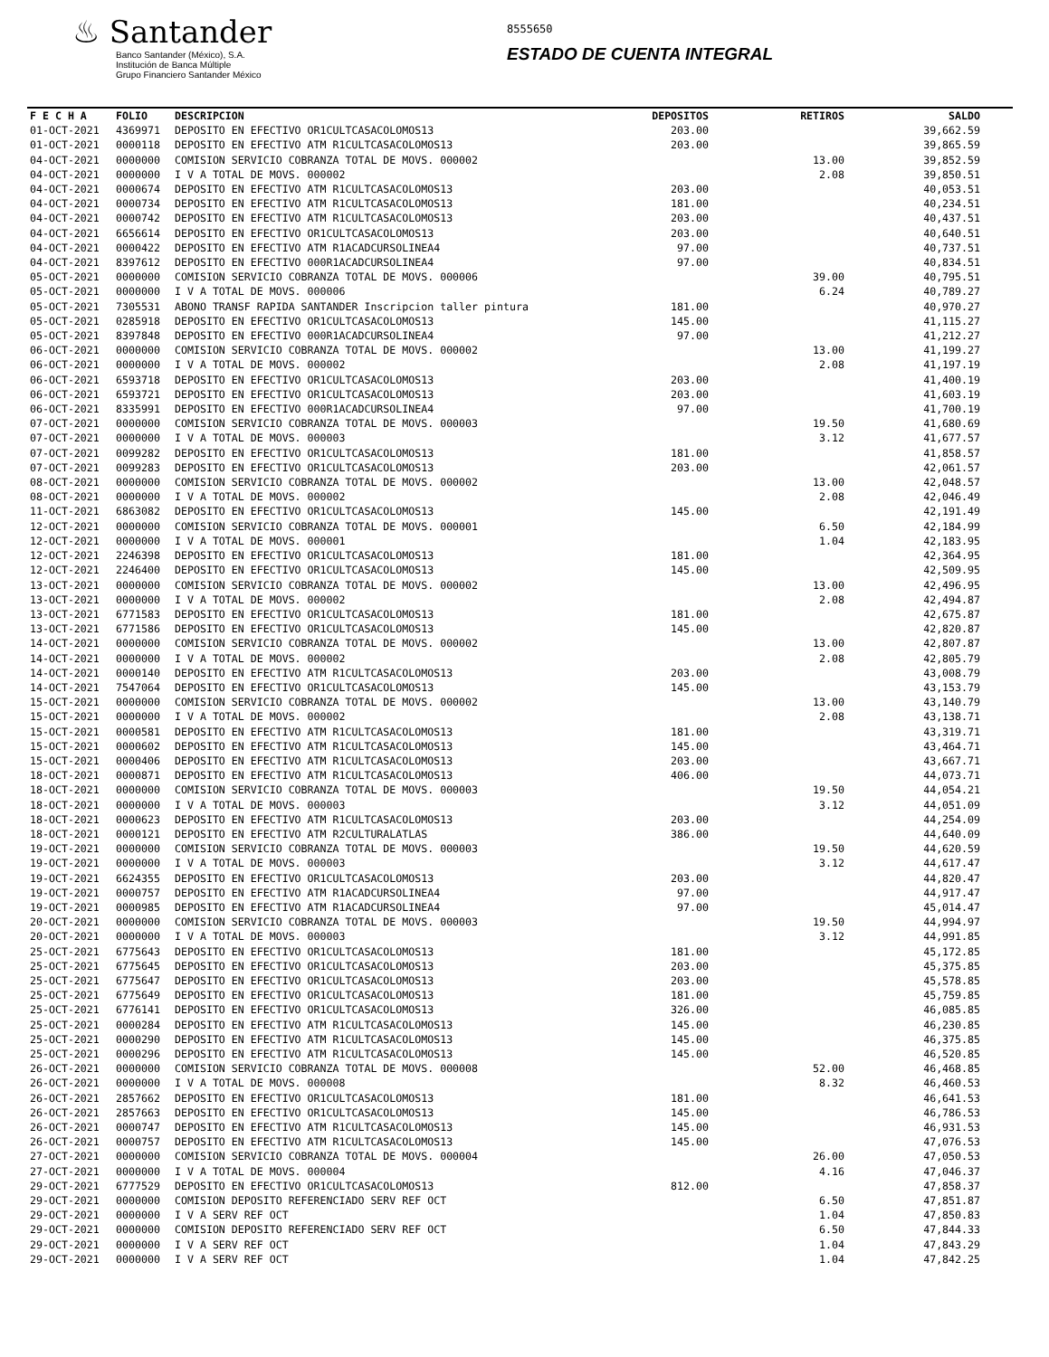♨ Santander
Banco Santander (México), S.A.
Institución de Banca Múltiple
Grupo Financiero Santander México
8555650
ESTADO DE CUENTA INTEGRAL
| F E C H A | FOLIO | DESCRIPCION | DEPOSITOS | RETIROS | SALDO |
| --- | --- | --- | --- | --- | --- |
| 01-OCT-2021 | 4369971 | DEPOSITO EN EFECTIVO OR1CULTCASACOLOMOS13 | 203.00 | | 39,662.59 |
| 01-OCT-2021 | 0000118 | DEPOSITO EN EFECTIVO ATM R1CULTCASACOLOMOS13 | 203.00 | | 39,865.59 |
| 04-OCT-2021 | 0000000 | COMISION SERVICIO COBRANZA TOTAL DE MOVS. 000002 | | 13.00 | 39,852.59 |
| 04-OCT-2021 | 0000000 | I V A TOTAL DE MOVS. 000002 | | 2.08 | 39,850.51 |
| 04-OCT-2021 | 0000674 | DEPOSITO EN EFECTIVO ATM R1CULTCASACOLOMOS13 | 203.00 | | 40,053.51 |
| 04-OCT-2021 | 0000734 | DEPOSITO EN EFECTIVO ATM R1CULTCASACOLOMOS13 | 181.00 | | 40,234.51 |
| 04-OCT-2021 | 0000742 | DEPOSITO EN EFECTIVO ATM R1CULTCASACOLOMOS13 | 203.00 | | 40,437.51 |
| 04-OCT-2021 | 6656614 | DEPOSITO EN EFECTIVO OR1CULTCASACOLOMOS13 | 203.00 | | 40,640.51 |
| 04-OCT-2021 | 0000422 | DEPOSITO EN EFECTIVO ATM R1ACADCURSOLINEA4 | 97.00 | | 40,737.51 |
| 04-OCT-2021 | 8397612 | DEPOSITO EN EFECTIVO 000R1ACADCURSOLINEA4 | 97.00 | | 40,834.51 |
| 05-OCT-2021 | 0000000 | COMISION SERVICIO COBRANZA TOTAL DE MOVS. 000006 | | 39.00 | 40,795.51 |
| 05-OCT-2021 | 0000000 | I V A TOTAL DE MOVS. 000006 | | 6.24 | 40,789.27 |
| 05-OCT-2021 | 7305531 | ABONO TRANSF RAPIDA SANTANDER Inscripcion taller pintura | 181.00 | | 40,970.27 |
| 05-OCT-2021 | 0285918 | DEPOSITO EN EFECTIVO OR1CULTCASACOLOMOS13 | 145.00 | | 41,115.27 |
| 05-OCT-2021 | 8397848 | DEPOSITO EN EFECTIVO 000R1ACADCURSOLINEA4 | 97.00 | | 41,212.27 |
| 06-OCT-2021 | 0000000 | COMISION SERVICIO COBRANZA TOTAL DE MOVS. 000002 | | 13.00 | 41,199.27 |
| 06-OCT-2021 | 0000000 | I V A TOTAL DE MOVS. 000002 | | 2.08 | 41,197.19 |
| 06-OCT-2021 | 6593718 | DEPOSITO EN EFECTIVO OR1CULTCASACOLOMOS13 | 203.00 | | 41,400.19 |
| 06-OCT-2021 | 6593721 | DEPOSITO EN EFECTIVO OR1CULTCASACOLOMOS13 | 203.00 | | 41,603.19 |
| 06-OCT-2021 | 8335991 | DEPOSITO EN EFECTIVO 000R1ACADCURSOLINEA4 | 97.00 | | 41,700.19 |
| 07-OCT-2021 | 0000000 | COMISION SERVICIO COBRANZA TOTAL DE MOVS. 000003 | | 19.50 | 41,680.69 |
| 07-OCT-2021 | 0000000 | I V A TOTAL DE MOVS. 000003 | | 3.12 | 41,677.57 |
| 07-OCT-2021 | 0099282 | DEPOSITO EN EFECTIVO OR1CULTCASACOLOMOS13 | 181.00 | | 41,858.57 |
| 07-OCT-2021 | 0099283 | DEPOSITO EN EFECTIVO OR1CULTCASACOLOMOS13 | 203.00 | | 42,061.57 |
| 08-OCT-2021 | 0000000 | COMISION SERVICIO COBRANZA TOTAL DE MOVS. 000002 | | 13.00 | 42,048.57 |
| 08-OCT-2021 | 0000000 | I V A TOTAL DE MOVS. 000002 | | 2.08 | 42,046.49 |
| 11-OCT-2021 | 6863082 | DEPOSITO EN EFECTIVO OR1CULTCASACOLOMOS13 | 145.00 | | 42,191.49 |
| 12-OCT-2021 | 0000000 | COMISION SERVICIO COBRANZA TOTAL DE MOVS. 000001 | | 6.50 | 42,184.99 |
| 12-OCT-2021 | 0000000 | I V A TOTAL DE MOVS. 000001 | | 1.04 | 42,183.95 |
| 12-OCT-2021 | 2246398 | DEPOSITO EN EFECTIVO OR1CULTCASACOLOMOS13 | 181.00 | | 42,364.95 |
| 12-OCT-2021 | 2246400 | DEPOSITO EN EFECTIVO OR1CULTCASACOLOMOS13 | 145.00 | | 42,509.95 |
| 13-OCT-2021 | 0000000 | COMISION SERVICIO COBRANZA TOTAL DE MOVS. 000002 | | 13.00 | 42,496.95 |
| 13-OCT-2021 | 0000000 | I V A TOTAL DE MOVS. 000002 | | 2.08 | 42,494.87 |
| 13-OCT-2021 | 6771583 | DEPOSITO EN EFECTIVO OR1CULTCASACOLOMOS13 | 181.00 | | 42,675.87 |
| 13-OCT-2021 | 6771586 | DEPOSITO EN EFECTIVO OR1CULTCASACOLOMOS13 | 145.00 | | 42,820.87 |
| 14-OCT-2021 | 0000000 | COMISION SERVICIO COBRANZA TOTAL DE MOVS. 000002 | | 13.00 | 42,807.87 |
| 14-OCT-2021 | 0000000 | I V A TOTAL DE MOVS. 000002 | | 2.08 | 42,805.79 |
| 14-OCT-2021 | 0000140 | DEPOSITO EN EFECTIVO ATM R1CULTCASACOLOMOS13 | 203.00 | | 43,008.79 |
| 14-OCT-2021 | 7547064 | DEPOSITO EN EFECTIVO OR1CULTCASACOLOMOS13 | 145.00 | | 43,153.79 |
| 15-OCT-2021 | 0000000 | COMISION SERVICIO COBRANZA TOTAL DE MOVS. 000002 | | 13.00 | 43,140.79 |
| 15-OCT-2021 | 0000000 | I V A TOTAL DE MOVS. 000002 | | 2.08 | 43,138.71 |
| 15-OCT-2021 | 0000581 | DEPOSITO EN EFECTIVO ATM R1CULTCASACOLOMOS13 | 181.00 | | 43,319.71 |
| 15-OCT-2021 | 0000602 | DEPOSITO EN EFECTIVO ATM R1CULTCASACOLOMOS13 | 145.00 | | 43,464.71 |
| 15-OCT-2021 | 0000406 | DEPOSITO EN EFECTIVO ATM R1CULTCASACOLOMOS13 | 203.00 | | 43,667.71 |
| 18-OCT-2021 | 0000871 | DEPOSITO EN EFECTIVO ATM R1CULTCASACOLOMOS13 | 406.00 | | 44,073.71 |
| 18-OCT-2021 | 0000000 | COMISION SERVICIO COBRANZA TOTAL DE MOVS. 000003 | | 19.50 | 44,054.21 |
| 18-OCT-2021 | 0000000 | I V A TOTAL DE MOVS. 000003 | | 3.12 | 44,051.09 |
| 18-OCT-2021 | 0000623 | DEPOSITO EN EFECTIVO ATM R1CULTCASACOLOMOS13 | 203.00 | | 44,254.09 |
| 18-OCT-2021 | 0000121 | DEPOSITO EN EFECTIVO ATM R2CULTURALATLAS | 386.00 | | 44,640.09 |
| 19-OCT-2021 | 0000000 | COMISION SERVICIO COBRANZA TOTAL DE MOVS. 000003 | | 19.50 | 44,620.59 |
| 19-OCT-2021 | 0000000 | I V A TOTAL DE MOVS. 000003 | | 3.12 | 44,617.47 |
| 19-OCT-2021 | 6624355 | DEPOSITO EN EFECTIVO OR1CULTCASACOLOMOS13 | 203.00 | | 44,820.47 |
| 19-OCT-2021 | 0000757 | DEPOSITO EN EFECTIVO ATM R1ACADCURSOLINEA4 | 97.00 | | 44,917.47 |
| 19-OCT-2021 | 0000985 | DEPOSITO EN EFECTIVO ATM R1ACADCURSOLINEA4 | 97.00 | | 45,014.47 |
| 20-OCT-2021 | 0000000 | COMISION SERVICIO COBRANZA TOTAL DE MOVS. 000003 | | 19.50 | 44,994.97 |
| 20-OCT-2021 | 0000000 | I V A TOTAL DE MOVS. 000003 | | 3.12 | 44,991.85 |
| 25-OCT-2021 | 6775643 | DEPOSITO EN EFECTIVO OR1CULTCASACOLOMOS13 | 181.00 | | 45,172.85 |
| 25-OCT-2021 | 6775645 | DEPOSITO EN EFECTIVO OR1CULTCASACOLOMOS13 | 203.00 | | 45,375.85 |
| 25-OCT-2021 | 6775647 | DEPOSITO EN EFECTIVO OR1CULTCASACOLOMOS13 | 203.00 | | 45,578.85 |
| 25-OCT-2021 | 6775649 | DEPOSITO EN EFECTIVO OR1CULTCASACOLOMOS13 | 181.00 | | 45,759.85 |
| 25-OCT-2021 | 6776141 | DEPOSITO EN EFECTIVO OR1CULTCASACOLOMOS13 | 326.00 | | 46,085.85 |
| 25-OCT-2021 | 0000284 | DEPOSITO EN EFECTIVO ATM R1CULTCASACOLOMOS13 | 145.00 | | 46,230.85 |
| 25-OCT-2021 | 0000290 | DEPOSITO EN EFECTIVO ATM R1CULTCASACOLOMOS13 | 145.00 | | 46,375.85 |
| 25-OCT-2021 | 0000296 | DEPOSITO EN EFECTIVO ATM R1CULTCASACOLOMOS13 | 145.00 | | 46,520.85 |
| 26-OCT-2021 | 0000000 | COMISION SERVICIO COBRANZA TOTAL DE MOVS. 000008 | | 52.00 | 46,468.85 |
| 26-OCT-2021 | 0000000 | I V A TOTAL DE MOVS. 000008 | | 8.32 | 46,460.53 |
| 26-OCT-2021 | 2857662 | DEPOSITO EN EFECTIVO OR1CULTCASACOLOMOS13 | 181.00 | | 46,641.53 |
| 26-OCT-2021 | 2857663 | DEPOSITO EN EFECTIVO OR1CULTCASACOLOMOS13 | 145.00 | | 46,786.53 |
| 26-OCT-2021 | 0000747 | DEPOSITO EN EFECTIVO ATM R1CULTCASACOLOMOS13 | 145.00 | | 46,931.53 |
| 26-OCT-2021 | 0000757 | DEPOSITO EN EFECTIVO ATM R1CULTCASACOLOMOS13 | 145.00 | | 47,076.53 |
| 27-OCT-2021 | 0000000 | COMISION SERVICIO COBRANZA TOTAL DE MOVS. 000004 | | 26.00 | 47,050.53 |
| 27-OCT-2021 | 0000000 | I V A TOTAL DE MOVS. 000004 | | 4.16 | 47,046.37 |
| 29-OCT-2021 | 6777529 | DEPOSITO EN EFECTIVO OR1CULTCASACOLOMOS13 | 812.00 | | 47,858.37 |
| 29-OCT-2021 | 0000000 | COMISION DEPOSITO REFERENCIADO SERV REF OCT | | 6.50 | 47,851.87 |
| 29-OCT-2021 | 0000000 | I V A SERV REF OCT | | 1.04 | 47,850.83 |
| 29-OCT-2021 | 0000000 | COMISION DEPOSITO REFERENCIADO SERV REF OCT | | 6.50 | 47,844.33 |
| 29-OCT-2021 | 0000000 | I V A SERV REF OCT | | 1.04 | 47,843.29 |
| 29-OCT-2021 | 0000000 | I V A SERV REF OCT | | 1.04 | 47,842.25 |